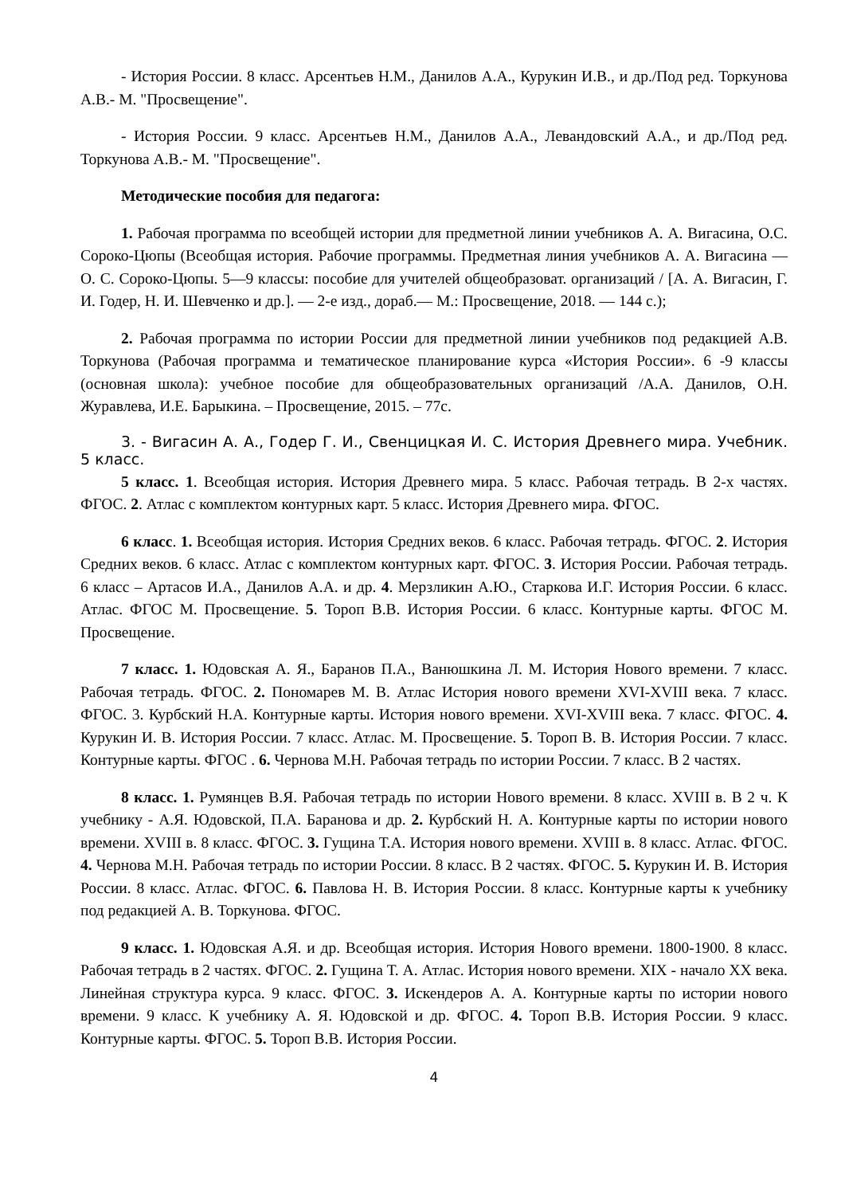- История России. 8 класс. Арсентьев Н.М., Данилов А.А., Курукин И.В., и др./Под ред. Торкунова А.В.- М. "Просвещение".
- История России. 9 класс. Арсентьев Н.М., Данилов А.А., Левандовский А.А., и др./Под ред. Торкунова А.В.- М. "Просвещение".
Методические пособия для педагога:
1. Рабочая программа по всеобщей истории для предметной линии учебников А. А. Вигасина, О.С. Сороко-Цюпы (Всеобщая история. Рабочие программы. Предметная линия учебников А. А. Вигасина — О. С. Сороко-Цюпы. 5—9 классы: пособие для учителей общеобразоват. организаций / [А. А. Вигасин, Г. И. Годер, Н. И. Шевченко и др.]. — 2-е изд., дораб.— М.: Просвещение, 2018. — 144 с.);
2. Рабочая программа по истории России для предметной линии учебников под редакцией А.В. Торкунова (Рабочая программа и тематическое планирование курса «История России». 6 -9 классы (основная школа): учебное пособие для общеобразовательных организаций /А.А. Данилов, О.Н. Журавлева, И.Е. Барыкина. – Просвещение, 2015. – 77с.
3. - Вигасин А. А., Годер Г. И., Свенцицкая И. С. История Древнего мира. Учебник. 5 класс.
5 класс. 1. Всеобщая история. История Древнего мира. 5 класс. Рабочая тетрадь. В 2-х частях. ФГОС. 2. Атлас с комплектом контурных карт. 5 класс. История Древнего мира. ФГОС.
6 класс. 1. Всеобщая история. История Средних веков. 6 класс. Рабочая тетрадь. ФГОС. 2. История Средних веков. 6 класс. Атлас с комплектом контурных карт. ФГОС. 3. История России. Рабочая тетрадь. 6 класс – Артасов И.А., Данилов А.А. и др. 4. Мерзликин А.Ю., Старкова И.Г. История России. 6 класс. Атлас. ФГОС М. Просвещение. 5. Тороп В.В. История России. 6 класс. Контурные карты. ФГОС М. Просвещение.
7 класс. 1. Юдовская А. Я., Баранов П.А., Ванюшкина Л. М. История Нового времени. 7 класс. Рабочая тетрадь. ФГОС. 2. Пономарев М. В. Атлас История нового времени XVI-XVIII века. 7 класс. ФГОС. 3. Курбский Н.А. Контурные карты. История нового времени. XVI-XVIII века. 7 класс. ФГОС. 4. Курукин И. В. История России. 7 класс. Атлас. М. Просвещение. 5. Тороп В. В. История России. 7 класс. Контурные карты. ФГОС . 6. Чернова М.Н. Рабочая тетрадь по истории России. 7 класс. В 2 частях.
8 класс. 1. Румянцев В.Я. Рабочая тетрадь по истории Нового времени. 8 класс. XVIII в. В 2 ч. К учебнику - А.Я. Юдовской, П.А. Баранова и др. 2. Курбский Н. А. Контурные карты по истории нового времени. XVIII в. 8 класс. ФГОС. 3. Гущина Т.А. История нового времени. XVIII в. 8 класс. Атлас. ФГОС. 4. Чернова М.Н. Рабочая тетрадь по истории России. 8 класс. В 2 частях. ФГОС. 5. Курукин И. В. История России. 8 класс. Атлас. ФГОС. 6. Павлова Н. В. История России. 8 класс. Контурные карты к учебнику под редакцией А. В. Торкунова. ФГОС.
9 класс. 1. Юдовская А.Я. и др. Всеобщая история. История Нового времени. 1800-1900. 8 класс. Рабочая тетрадь в 2 частях. ФГОС. 2. Гущина Т. А. Атлас. История нового времени. XIX - начало XX века. Линейная структура курса. 9 класс. ФГОС. 3. Искендеров А. А. Контурные карты по истории нового времени. 9 класс. К учебнику А. Я. Юдовской и др. ФГОС. 4. Тороп В.В. История России. 9 класс. Контурные карты. ФГОС. 5. Тороп В.В. История России.
4